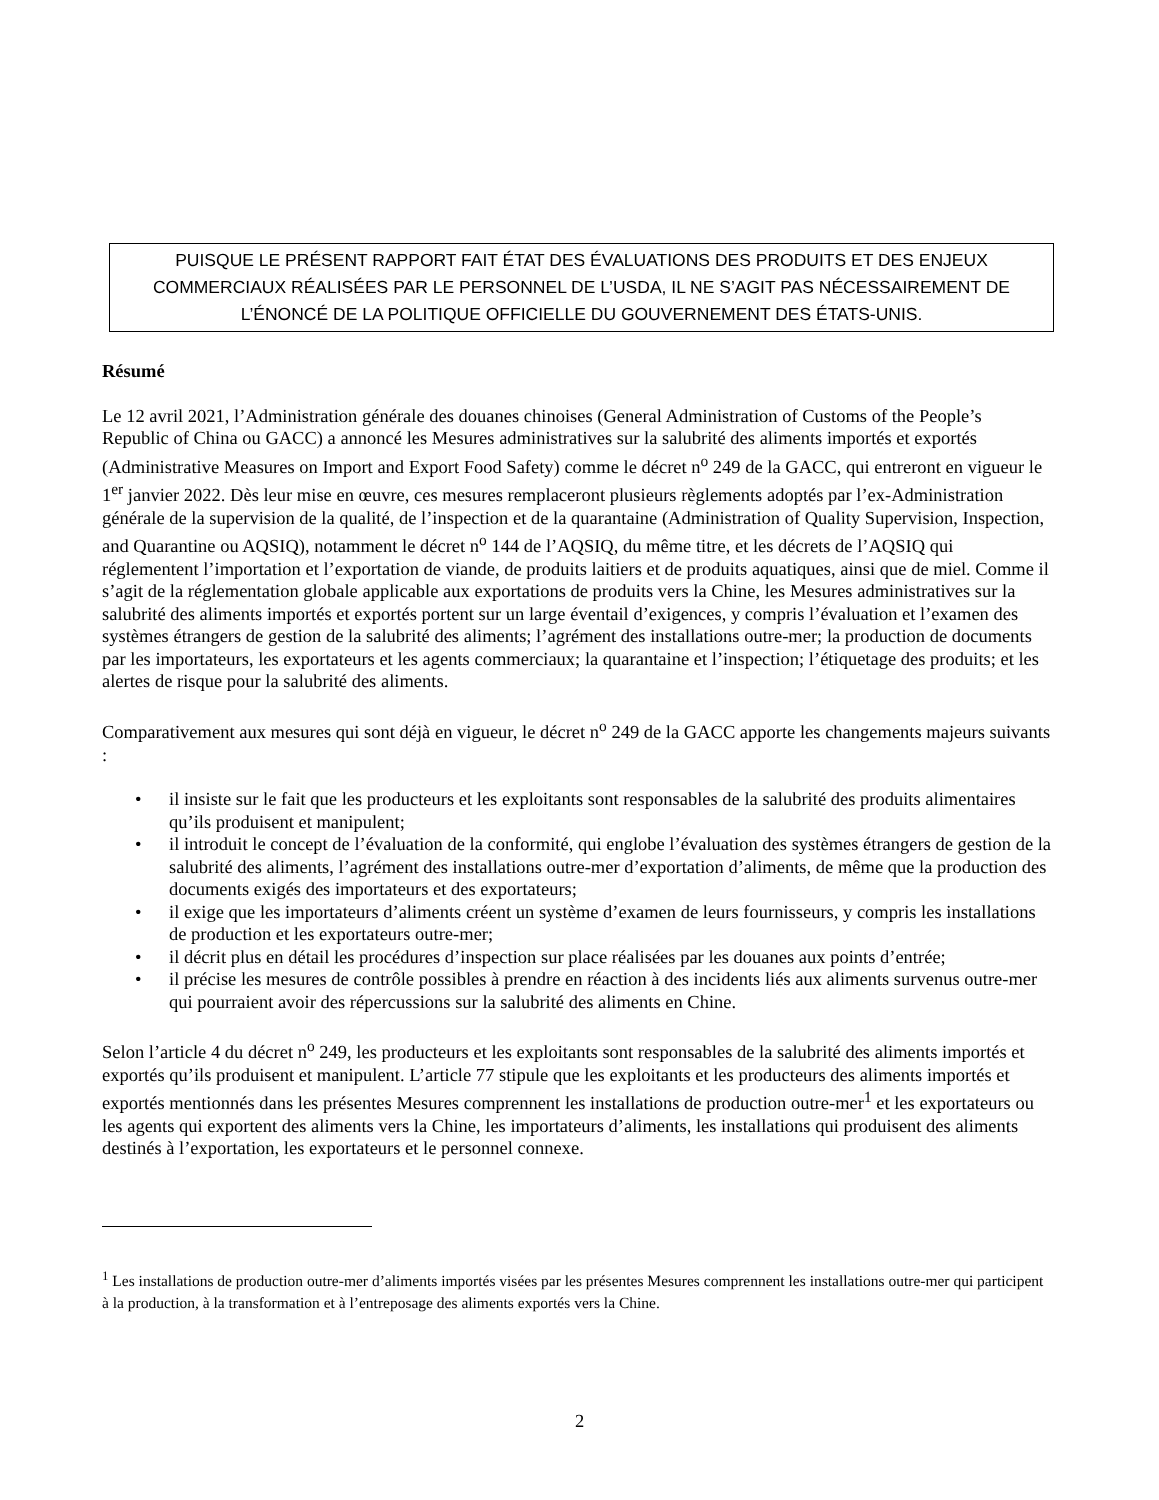PUISQUE LE PRÉSENT RAPPORT FAIT ÉTAT DES ÉVALUATIONS DES PRODUITS ET DES ENJEUX
COMMERCIAUX RÉALISÉES PAR LE PERSONNEL DE L’USDA, IL NE S’AGIT PAS NÉCESSAIREMENT DE
L’ÉNONCÉ DE LA POLITIQUE OFFICIELLE DU GOUVERNEMENT DES ÉTATS-UNIS.
Résumé
Le 12 avril 2021, l’Administration générale des douanes chinoises (General Administration of Customs of the People’s Republic of China ou GACC) a annoncé les Mesures administratives sur la salubrité des aliments importés et exportés (Administrative Measures on Import and Export Food Safety) comme le décret n<sup>o</sup> 249 de la GACC, qui entreront en vigueur le 1<sup>er</sup> janvier 2022. Dès leur mise en œuvre, ces mesures remplaceront plusieurs règlements adoptés par l’ex-Administration générale de la supervision de la qualité, de l’inspection et de la quarantaine (Administration of Quality Supervision, Inspection, and Quarantine ou AQSIQ), notamment le décret n<sup>o</sup> 144 de l’AQSIQ, du même titre, et les décrets de l’AQSIQ qui réglementent l’importation et l’exportation de viande, de produits laitiers et de produits aquatiques, ainsi que de miel. Comme il s’agit de la réglementation globale applicable aux exportations de produits vers la Chine, les Mesures administratives sur la salubrité des aliments importés et exportés portent sur un large éventail d’exigences, y compris l’évaluation et l’examen des systèmes étrangers de gestion de la salubrité des aliments; l’agrément des installations outre-mer; la production de documents par les importateurs, les exportateurs et les agents commerciaux; la quarantaine et l’inspection; l’étiquetage des produits; et les alertes de risque pour la salubrité des aliments.
Comparativement aux mesures qui sont déjà en vigueur, le décret n<sup>o</sup> 249 de la GACC apporte les changements majeurs suivants :
• il insiste sur le fait que les producteurs et les exploitants sont responsables de la salubrité des produits alimentaires qu’ils produisent et manipulent;
• il introduit le concept de l’évaluation de la conformité, qui englobe l’évaluation des systèmes étrangers de gestion de la salubrité des aliments, l’agrément des installations outre-mer d’exportation d’aliments, de même que la production des documents exigés des importateurs et des exportateurs;
• il exige que les importateurs d’aliments créent un système d’examen de leurs fournisseurs, y compris les installations de production et les exportateurs outre-mer;
• il décrit plus en détail les procédures d’inspection sur place réalisées par les douanes aux points d’entrée;
• il précise les mesures de contrôle possibles à prendre en réaction à des incidents liés aux aliments survenus outre-mer qui pourraient avoir des répercussions sur la salubrité des aliments en Chine.
Selon l’article 4 du décret n<sup>o</sup> 249, les producteurs et les exploitants sont responsables de la salubrité des aliments importés et exportés qu’ils produisent et manipulent. L’article 77 stipule que les exploitants et les producteurs des aliments importés et exportés mentionnés dans les présentes Mesures comprennent les installations de production outre-mer<sup>1</sup> et les exportateurs ou les agents qui exportent des aliments vers la Chine, les importateurs d’aliments, les installations qui produisent des aliments destinés à l’exportation, les exportateurs et le personnel connexe.
<sup>1</sup> Les installations de production outre-mer d’aliments importés visées par les présentes Mesures comprennent les installations outre-mer qui participent à la production, à la transformation et à l’entreposage des aliments exportés vers la Chine.
2